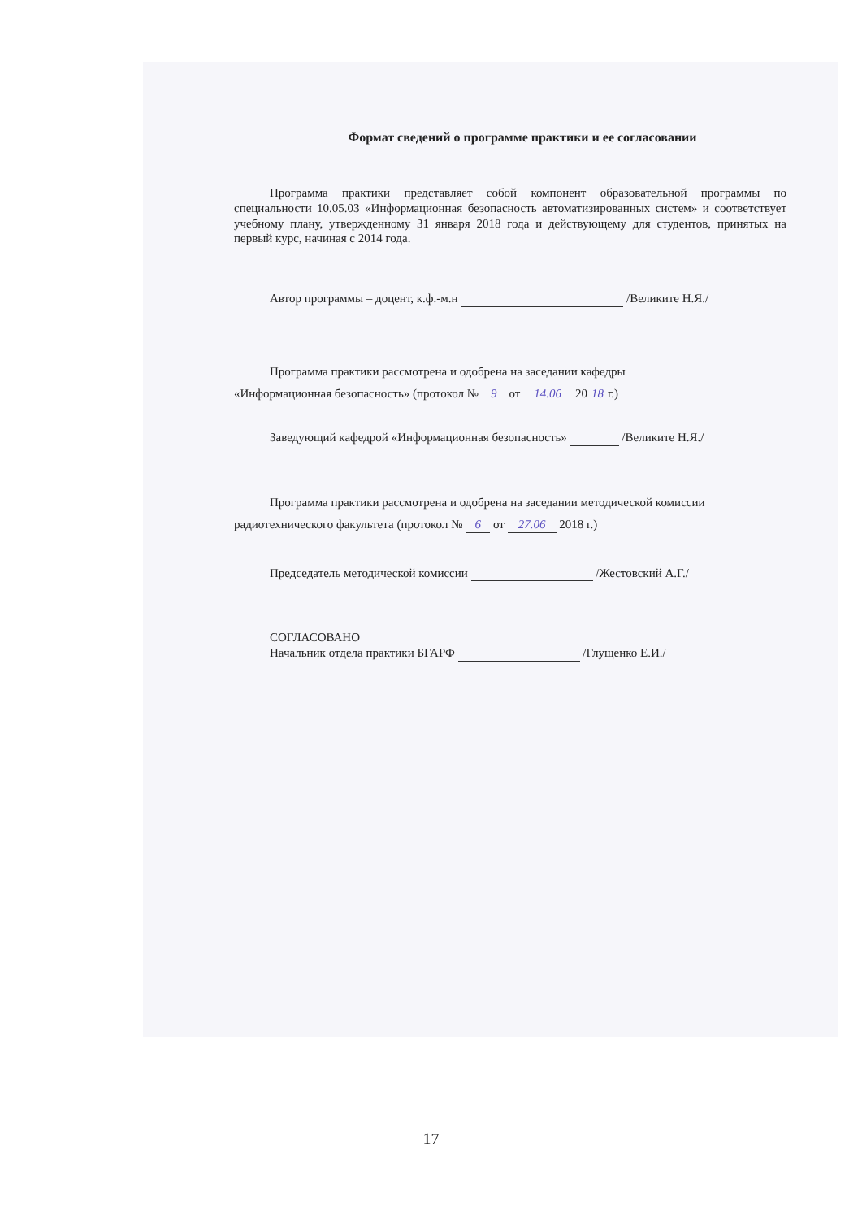Формат сведений о программе практики и ее согласовании
Программа практики представляет собой компонент образовательной программы по специальности 10.05.03 «Информационная безопасность автоматизированных систем» и соответствует учебному плану, утвержденному 31 января 2018 года и действующему для студентов, принятых на первый курс, начиная с 2014 года.
Автор программы – доцент, к.ф.-м.н /Великите Н.Я./
Программа практики рассмотрена и одобрена на заседании кафедры
«Информационная безопасность» (протокол № 9 от 14.06 20 18 г.)
Заведующий кафедрой «Информационная безопасность» /Великите Н.Я./
Программа практики рассмотрена и одобрена на заседании методической комиссии
радиотехнического факультета (протокол № 6 от 27.06 2018 г.)
Председатель методической комиссии /Жестовский А.Г./
СОГЛАСОВАНО
Начальник отдела практики БГАРФ /Глущенко Е.И./
17